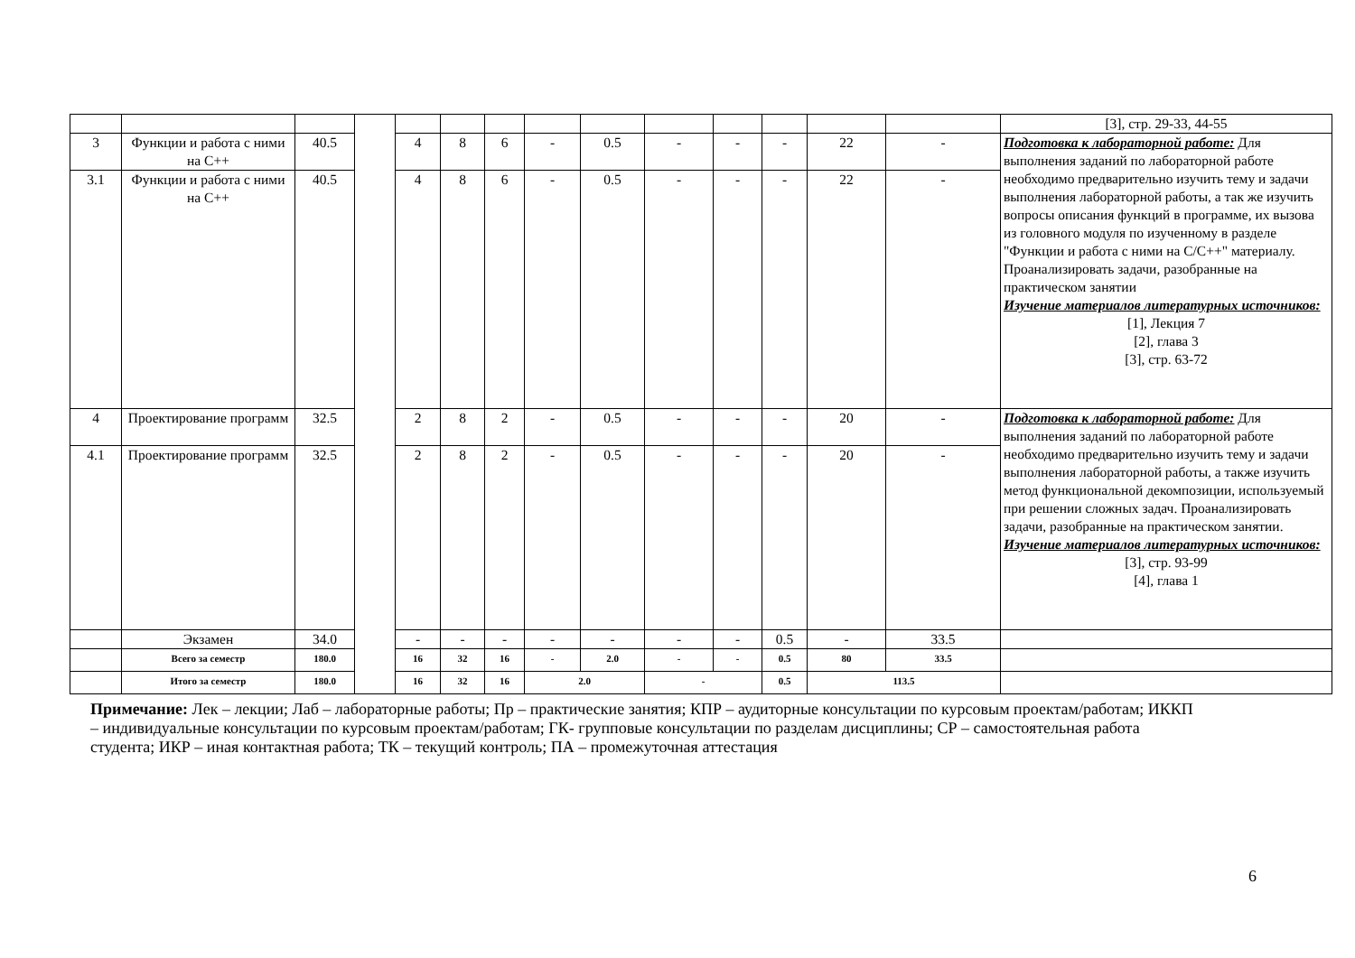| | | | | | | | | | | | | | | [3], стр. 29-33, 44-55 |
| 3 | Функции и работа с ними на С++ | 40.5 | | 4 | 8 | 6 | - | 0.5 | - | - | - | 22 | - | Подготовка к лабораторной работе: Для выполнения заданий по лабораторной работе необходимо предварительно изучить тему и задачи выполнения лабораторной работы, а так же изучить вопросы описания функций в программе, их вызова из головного модуля по изученному в разделе "Функции и работа с ними на С/С++" материалу. Проанализировать задачи, разобранные на практическом занятии Изучение материалов литературных источников: [1], Лекция 7 [2], глава 3 [3], стр. 63-72 |
| 3.1 | Функции и работа с ними на С++ | 40.5 | | 4 | 8 | 6 | - | 0.5 | - | - | - | 22 | - | |
| 4 | Проектирование программ | 32.5 | | 2 | 8 | 2 | - | 0.5 | - | - | - | 20 | - | Подготовка к лабораторной работе: Для выполнения заданий по лабораторной работе необходимо предварительно изучить тему и задачи выполнения лабораторной работы, а также изучить метод функциональной декомпозиции, используемый при решении сложных задач. Проанализировать задачи, разобранные на практическом занятии. Изучение материалов литературных источников: [3], стр. 93-99 [4], глава 1 |
| 4.1 | Проектирование программ | 32.5 | | 2 | 8 | 2 | - | 0.5 | - | - | - | 20 | - | |
| | Экзамен | 34.0 | | - | - | - | - | - | - | - | 0.5 | - | 33.5 | |
| | Всего за семестр | 180.0 | | 16 | 32 | 16 | - | 2.0 | - | - | 0.5 | 80 | 33.5 | |
| | Итого за семестр | 180.0 | | 16 | 32 | 16 | 2.0 | | - | | 0.5 | 113.5 | | |
Примечание: Лек – лекции; Лаб – лабораторные работы; Пр – практические занятия; КПР – аудиторные консультации по курсовым проектам/работам; ИККП – индивидуальные консультации по курсовым проектам/работам; ГК- групповые консультации по разделам дисциплины; СР – самостоятельная работа студента; ИКР – иная контактная работа; ТК – текущий контроль; ПА – промежуточная аттестация
6